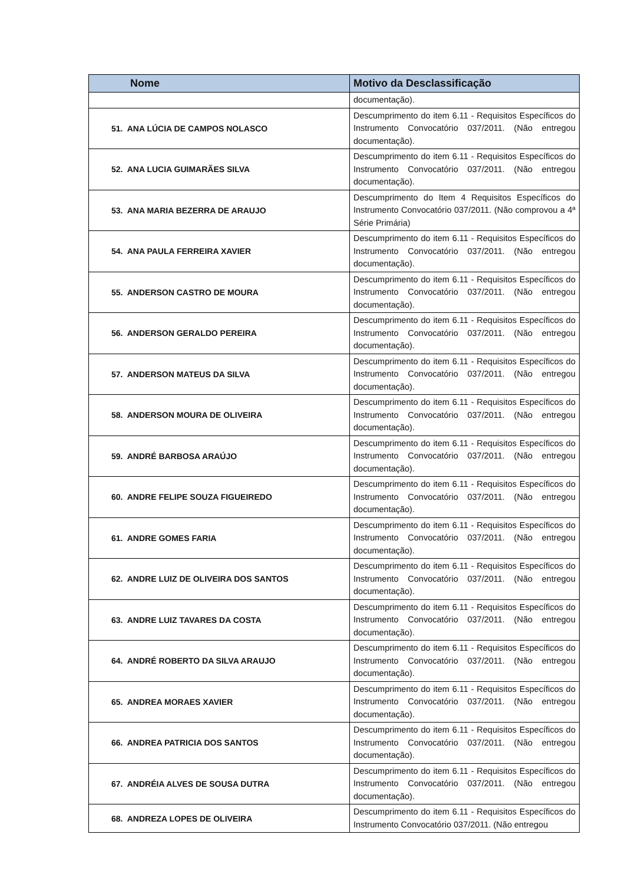| Nome | Motivo da Desclassificação |
| --- | --- |
| | documentação). |
| 51. ANA LÚCIA DE CAMPOS NOLASCO | Descumprimento do item 6.11 - Requisitos Específicos do Instrumento Convocatório 037/2011. (Não entregou documentação). |
| 52. ANA LUCIA GUIMARÃES SILVA | Descumprimento do item 6.11 - Requisitos Específicos do Instrumento Convocatório 037/2011. (Não entregou documentação). |
| 53. ANA MARIA BEZERRA DE ARAUJO | Descumprimento do Item 4 Requisitos Específicos do Instrumento Convocatório 037/2011. (Não comprovou a 4ª Série Primária) |
| 54. ANA PAULA FERREIRA XAVIER | Descumprimento do item 6.11 - Requisitos Específicos do Instrumento Convocatório 037/2011. (Não entregou documentação). |
| 55. ANDERSON CASTRO DE MOURA | Descumprimento do item 6.11 - Requisitos Específicos do Instrumento Convocatório 037/2011. (Não entregou documentação). |
| 56. ANDERSON GERALDO PEREIRA | Descumprimento do item 6.11 - Requisitos Específicos do Instrumento Convocatório 037/2011. (Não entregou documentação). |
| 57. ANDERSON MATEUS DA SILVA | Descumprimento do item 6.11 - Requisitos Específicos do Instrumento Convocatório 037/2011. (Não entregou documentação). |
| 58. ANDERSON MOURA DE OLIVEIRA | Descumprimento do item 6.11 - Requisitos Específicos do Instrumento Convocatório 037/2011. (Não entregou documentação). |
| 59. ANDRÉ BARBOSA ARAÚJO | Descumprimento do item 6.11 - Requisitos Específicos do Instrumento Convocatório 037/2011. (Não entregou documentação). |
| 60. ANDRE FELIPE SOUZA FIGUEIREDO | Descumprimento do item 6.11 - Requisitos Específicos do Instrumento Convocatório 037/2011. (Não entregou documentação). |
| 61. ANDRE GOMES FARIA | Descumprimento do item 6.11 - Requisitos Específicos do Instrumento Convocatório 037/2011. (Não entregou documentação). |
| 62. ANDRE LUIZ DE OLIVEIRA DOS SANTOS | Descumprimento do item 6.11 - Requisitos Específicos do Instrumento Convocatório 037/2011. (Não entregou documentação). |
| 63. ANDRE LUIZ TAVARES DA COSTA | Descumprimento do item 6.11 - Requisitos Específicos do Instrumento Convocatório 037/2011. (Não entregou documentação). |
| 64. ANDRÉ ROBERTO DA SILVA ARAUJO | Descumprimento do item 6.11 - Requisitos Específicos do Instrumento Convocatório 037/2011. (Não entregou documentação). |
| 65. ANDREA MORAES XAVIER | Descumprimento do item 6.11 - Requisitos Específicos do Instrumento Convocatório 037/2011. (Não entregou documentação). |
| 66. ANDREA PATRICIA DOS SANTOS | Descumprimento do item 6.11 - Requisitos Específicos do Instrumento Convocatório 037/2011. (Não entregou documentação). |
| 67. ANDRÉIA ALVES DE SOUSA DUTRA | Descumprimento do item 6.11 - Requisitos Específicos do Instrumento Convocatório 037/2011. (Não entregou documentação). |
| 68. ANDREZA LOPES DE OLIVEIRA | Descumprimento do item 6.11 - Requisitos Específicos do Instrumento Convocatório 037/2011. (Não entregou |